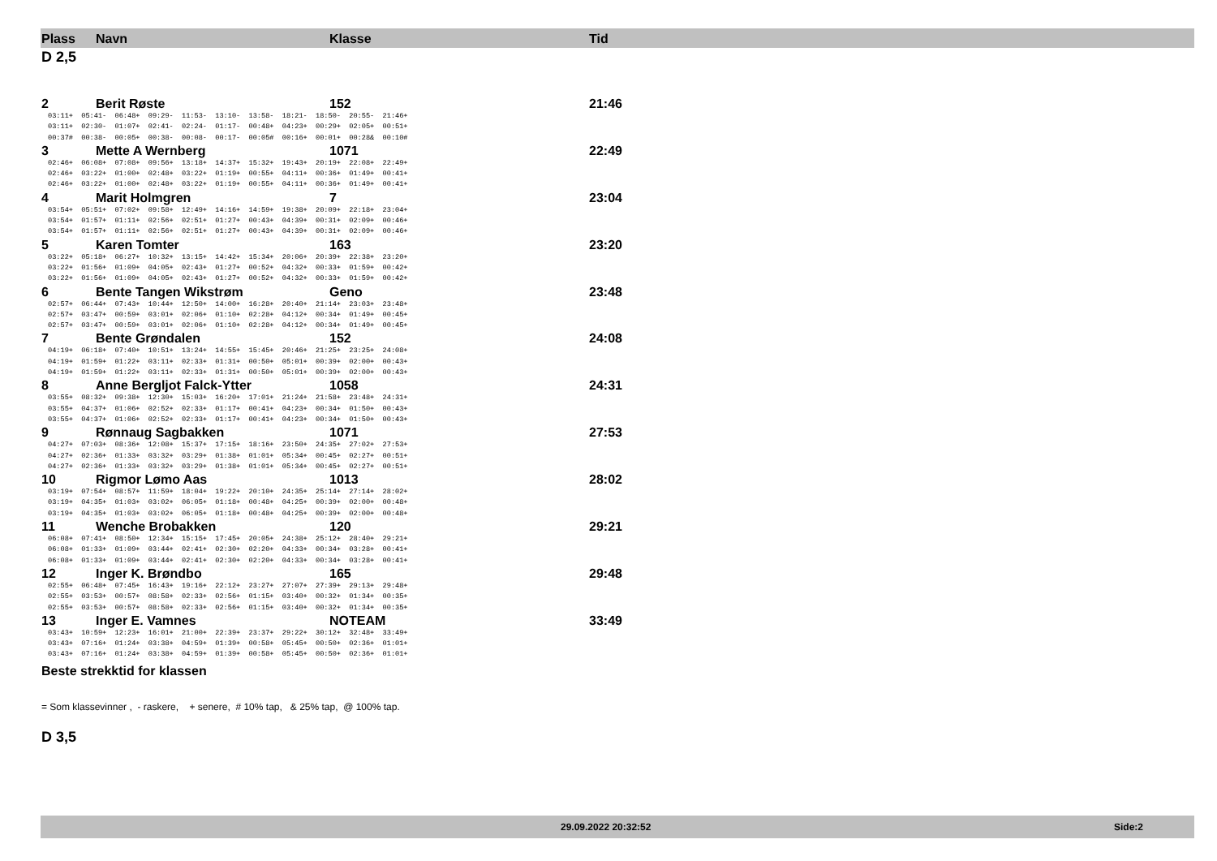Plass Navn Klasse Tid
D 2,5
2 Berit Røste 152 21:46
03:11+ 05:41- 06:48+ 09:29- 11:53- 13:10- 13:58- 18:21- 18:50- 20:55- 21:46+ 03:11+ 02:30- 01:07+ 02:41- 02:24- 01:17- 00:48+ 04:23+ 00:29+ 02:05+ 00:51+ 00:37# 00:38- 00:05+ 00:38- 00:08- 00:17- 00:05# 00:16+ 00:01+ 00:28& 00:10#
3 Mette A Wernberg 1071 22:49
02:46+ 06:08+ 07:08+ 09:56+ 13:18+ 14:37+ 15:32+ 19:43+ 20:19+ 22:08+ 22:49+ 02:46+ 03:22+ 01:00+ 02:48+ 03:22+ 01:19+ 00:55+ 04:11+ 00:36+ 01:49+ 00:41+ 02:46+ 03:22+ 01:00+ 02:48+ 03:22+ 01:19+ 00:55+ 04:11+ 00:36+ 01:49+ 00:41+
4 Marit Holmgren 7 23:04
03:54+ 05:51+ 07:02+ 09:58+ 12:49+ 14:16+ 14:59+ 19:38+ 20:09+ 22:18+ 23:04+ 03:54+ 01:57+ 01:11+ 02:56+ 02:51+ 01:27+ 00:43+ 04:39+ 00:31+ 02:09+ 00:46+ 03:54+ 01:57+ 01:11+ 02:56+ 02:51+ 01:27+ 00:43+ 04:39+ 00:31+ 02:09+ 00:46+
5 Karen Tomter 163 23:20
03:22+ 05:18+ 06:27+ 10:32+ 13:15+ 14:42+ 15:34+ 20:06+ 20:39+ 22:38+ 23:20+ 03:22+ 01:56+ 01:09+ 04:05+ 02:43+ 01:27+ 00:52+ 04:32+ 00:33+ 01:59+ 00:42+ 03:22+ 01:56+ 01:09+ 04:05+ 02:43+ 01:27+ 00:52+ 04:32+ 00:33+ 01:59+ 00:42+
6 Bente Tangen Wikstrøm Geno 23:48
02:57+ 06:44+ 07:43+ 10:44+ 12:50+ 14:00+ 16:28+ 20:40+ 21:14+ 23:03+ 23:48+ 02:57+ 03:47+ 00:59+ 03:01+ 02:06+ 01:10+ 02:28+ 04:12+ 00:34+ 01:49+ 00:45+ 02:57+ 03:47+ 00:59+ 03:01+ 02:06+ 01:10+ 02:28+ 04:12+ 00:34+ 01:49+ 00:45+
7 Bente Grøndalen 152 24:08
04:19+ 06:18+ 07:40+ 10:51+ 13:24+ 14:55+ 15:45+ 20:46+ 21:25+ 23:25+ 24:08+ 04:19+ 01:59+ 01:22+ 03:11+ 02:33+ 01:31+ 00:50+ 05:01+ 00:39+ 02:00+ 00:43+ 04:19+ 01:59+ 01:22+ 03:11+ 02:33+ 01:31+ 00:50+ 05:01+ 00:39+ 02:00+ 00:43+
8 Anne Bergljot Falck-Ytter 1058 24:31
03:55+ 08:32+ 09:38+ 12:30+ 15:03+ 16:20+ 17:01+ 21:24+ 21:58+ 23:48+ 24:31+ 03:55+ 04:37+ 01:06+ 02:52+ 02:33+ 01:17+ 00:41+ 04:23+ 00:34+ 01:50+ 00:43+ 03:55+ 04:37+ 01:06+ 02:52+ 02:33+ 01:17+ 00:41+ 04:23+ 00:34+ 01:50+ 00:43+
9 Rønnaug Sagbakken 1071 27:53
04:27+ 07:03+ 08:36+ 12:08+ 15:37+ 17:15+ 18:16+ 23:50+ 24:35+ 27:02+ 27:53+ 04:27+ 02:36+ 01:33+ 03:32+ 03:29+ 01:38+ 01:01+ 05:34+ 00:45+ 02:27+ 00:51+ 04:27+ 02:36+ 01:33+ 03:32+ 03:29+ 01:38+ 01:01+ 05:34+ 00:45+ 02:27+ 00:51+
10 Rigmor Lømo Aas 1013 28:02
03:19+ 07:54+ 08:57+ 11:59+ 18:04+ 19:22+ 20:10+ 24:35+ 25:14+ 27:14+ 28:02+ 03:19+ 04:35+ 01:03+ 03:02+ 06:05+ 01:18+ 00:48+ 04:25+ 00:39+ 02:00+ 00:48+ 03:19+ 04:35+ 01:03+ 03:02+ 06:05+ 01:18+ 00:48+ 04:25+ 00:39+ 02:00+ 00:48+
11 Wenche Brobakken 120 29:21
06:08+ 07:41+ 08:50+ 12:34+ 15:15+ 17:45+ 20:05+ 24:38+ 25:12+ 28:40+ 29:21+ 06:08+ 01:33+ 01:09+ 03:44+ 02:41+ 02:30+ 02:20+ 04:33+ 00:34+ 03:28+ 00:41+ 06:08+ 01:33+ 01:09+ 03:44+ 02:41+ 02:30+ 02:20+ 04:33+ 00:34+ 03:28+ 00:41+
12 Inger K. Brøndbo 165 29:48
02:55+ 06:48+ 07:45+ 16:43+ 19:16+ 22:12+ 23:27+ 27:07+ 27:39+ 29:13+ 29:48+ 02:55+ 03:53+ 00:57+ 08:58+ 02:33+ 02:56+ 01:15+ 03:40+ 00:32+ 01:34+ 00:35+ 02:55+ 03:53+ 00:57+ 08:58+ 02:33+ 02:56+ 01:15+ 03:40+ 00:32+ 01:34+ 00:35+
13 Inger E. Vamnes NOTEAM 33:49
03:43+ 10:59+ 12:23+ 16:01+ 21:00+ 22:39+ 23:37+ 29:22+ 30:12+ 32:48+ 33:49+ 03:43+ 07:16+ 01:24+ 03:38+ 04:59+ 01:39+ 00:58+ 05:45+ 00:50+ 02:36+ 01:01+ 03:43+ 07:16+ 01:24+ 03:38+ 04:59+ 01:39+ 00:58+ 05:45+ 00:50+ 02:36+ 01:01+
Beste strekktid for klassen
= Som klassevinner , - raskere, + senere, # 10% tap, & 25% tap, @ 100% tap.
D 3,5
29.09.2022 20:32:52 Side:2